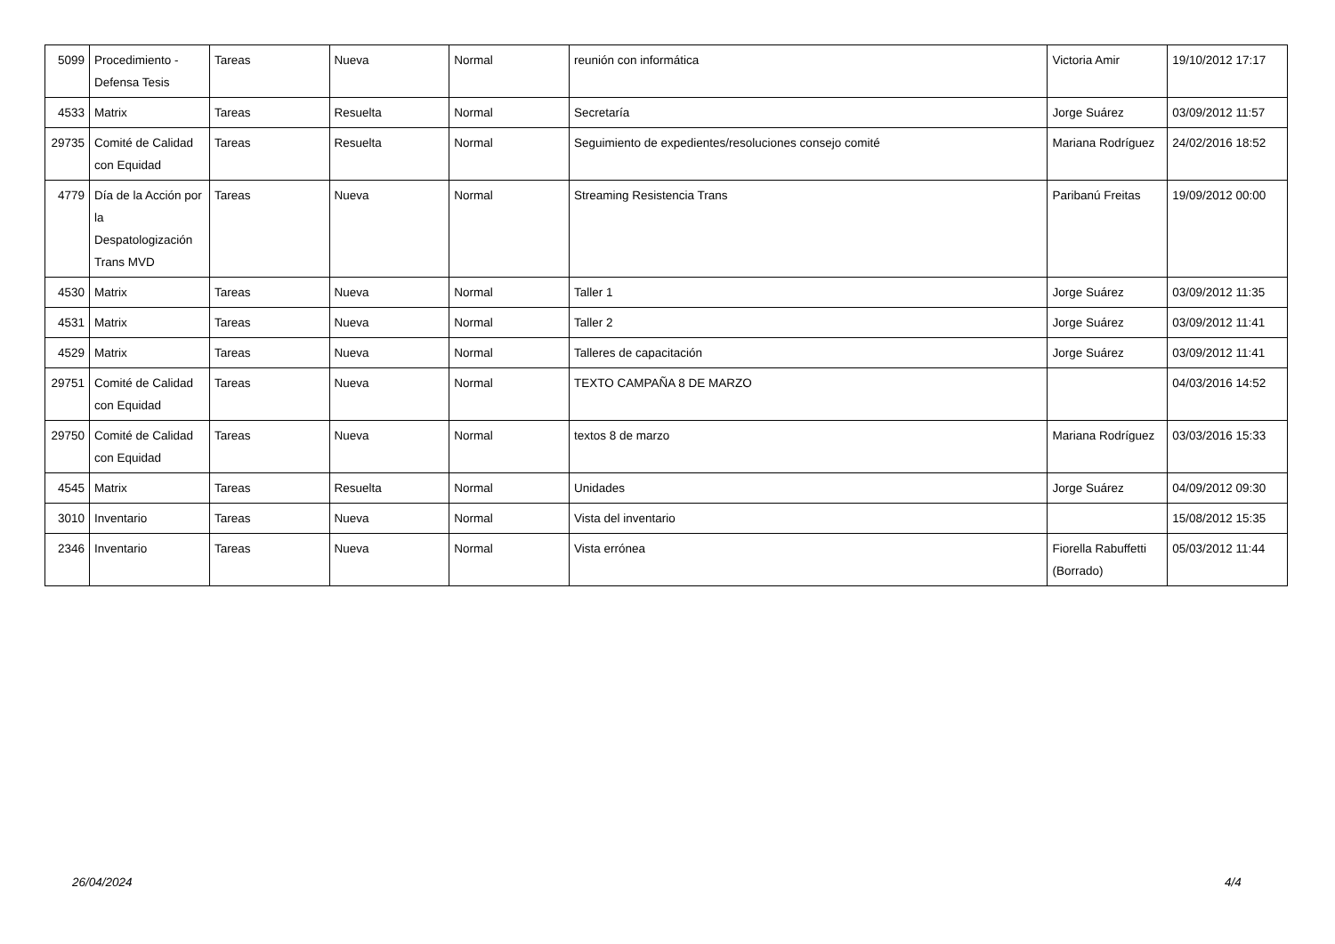| 5099 | Procedimiento - Defensa Tesis | Tareas | Nueva | Normal | reunión con informática | Victoria Amir | 19/10/2012 17:17 |
| 4533 | Matrix | Tareas | Resuelta | Normal | Secretaría | Jorge Suárez | 03/09/2012 11:57 |
| 29735 | Comité de Calidad con Equidad | Tareas | Resuelta | Normal | Seguimiento de expedientes/resoluciones consejo comité | Mariana Rodríguez | 24/02/2016 18:52 |
| 4779 | Día de la Acción por la Despatologización Trans MVD | Tareas | Nueva | Normal | Streaming Resistencia Trans | Paribanú Freitas | 19/09/2012 00:00 |
| 4530 | Matrix | Tareas | Nueva | Normal | Taller 1 | Jorge Suárez | 03/09/2012 11:35 |
| 4531 | Matrix | Tareas | Nueva | Normal | Taller 2 | Jorge Suárez | 03/09/2012 11:41 |
| 4529 | Matrix | Tareas | Nueva | Normal | Talleres de capacitación | Jorge Suárez | 03/09/2012 11:41 |
| 29751 | Comité de Calidad con Equidad | Tareas | Nueva | Normal | TEXTO CAMPAÑA 8 DE MARZO | | 04/03/2016 14:52 |
| 29750 | Comité de Calidad con Equidad | Tareas | Nueva | Normal | textos 8 de marzo | Mariana Rodríguez | 03/03/2016 15:33 |
| 4545 | Matrix | Tareas | Resuelta | Normal | Unidades | Jorge Suárez | 04/09/2012 09:30 |
| 3010 | Inventario | Tareas | Nueva | Normal | Vista del inventario | | 15/08/2012 15:35 |
| 2346 | Inventario | Tareas | Nueva | Normal | Vista errónea | Fiorella Rabuffetti (Borrado) | 05/03/2012 11:44 |
26/04/2024 4/4